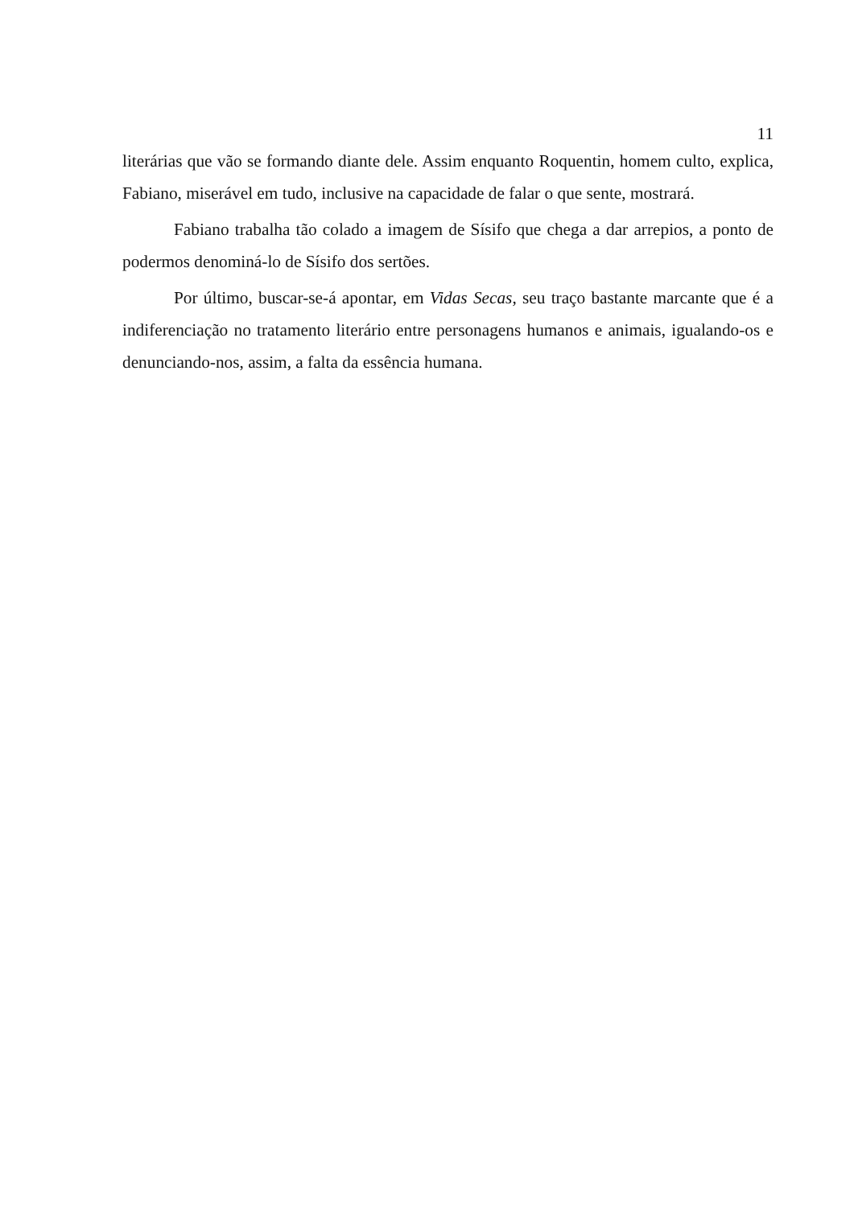11
literárias que vão se formando diante dele. Assim enquanto Roquentin, homem culto, explica, Fabiano, miserável em tudo, inclusive na capacidade de falar o que sente, mostrará.
Fabiano trabalha tão colado a imagem de Sísifo que chega a dar arrepios, a ponto de podermos denominá-lo de Sísifo dos sertões.
Por último, buscar-se-á apontar, em Vidas Secas, seu traço bastante marcante que é a indiferenciação no tratamento literário entre personagens humanos e animais, igualando-os e denunciando-nos, assim, a falta da essência humana.